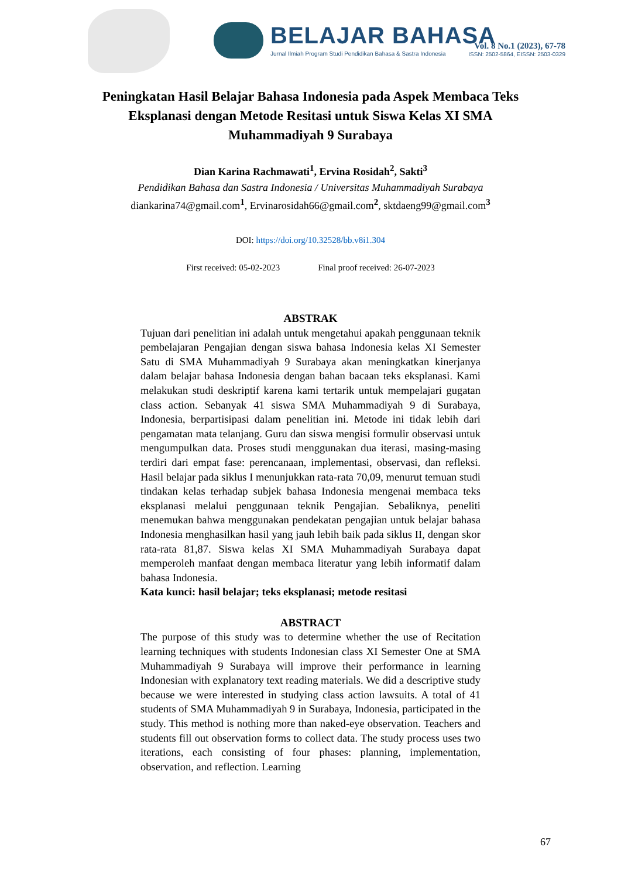BELAJAR BAHASA
Jurnal Ilmiah Program Studi Pendidikan Bahasa & Sastra Indonesia
Vol. 8 No.1 (2023), 67-78
ISSN: 2502-5864, EISSN: 2503-0329
Peningkatan Hasil Belajar Bahasa Indonesia pada Aspek Membaca Teks Eksplanasi dengan Metode Resitasi untuk Siswa Kelas XI SMA Muhammadiyah 9 Surabaya
Dian Karina Rachmawati<sup>1</sup>, Ervina Rosidah<sup>2</sup>, Sakti<sup>3</sup>
Pendidikan Bahasa dan Sastra Indonesia / Universitas Muhammadiyah Surabaya
diankarina74@gmail.com<sup>1</sup>, Ervinarosidah66@gmail.com<sup>2</sup>, sktdaeng99@gmail.com<sup>3</sup>
DOI: https://doi.org/10.32528/bb.v8i1.304
First received: 05-02-2023 Final proof received: 26-07-2023
ABSTRAK
Tujuan dari penelitian ini adalah untuk mengetahui apakah penggunaan teknik pembelajaran Pengajian dengan siswa bahasa Indonesia kelas XI Semester Satu di SMA Muhammadiyah 9 Surabaya akan meningkatkan kinerjanya dalam belajar bahasa Indonesia dengan bahan bacaan teks eksplanasi. Kami melakukan studi deskriptif karena kami tertarik untuk mempelajari gugatan class action. Sebanyak 41 siswa SMA Muhammadiyah 9 di Surabaya, Indonesia, berpartisipasi dalam penelitian ini. Metode ini tidak lebih dari pengamatan mata telanjang. Guru dan siswa mengisi formulir observasi untuk mengumpulkan data. Proses studi menggunakan dua iterasi, masing-masing terdiri dari empat fase: perencanaan, implementasi, observasi, dan refleksi. Hasil belajar pada siklus I menunjukkan rata-rata 70,09, menurut temuan studi tindakan kelas terhadap subjek bahasa Indonesia mengenai membaca teks eksplanasi melalui penggunaan teknik Pengajian. Sebaliknya, peneliti menemukan bahwa menggunakan pendekatan pengajian untuk belajar bahasa Indonesia menghasilkan hasil yang jauh lebih baik pada siklus II, dengan skor rata-rata 81,87. Siswa kelas XI SMA Muhammadiyah Surabaya dapat memperoleh manfaat dengan membaca literatur yang lebih informatif dalam bahasa Indonesia.
Kata kunci: hasil belajar; teks eksplanasi; metode resitasi
ABSTRACT
The purpose of this study was to determine whether the use of Recitation learning techniques with students Indonesian class XI Semester One at SMA Muhammadiyah 9 Surabaya will improve their performance in learning Indonesian with explanatory text reading materials. We did a descriptive study because we were interested in studying class action lawsuits. A total of 41 students of SMA Muhammadiyah 9 in Surabaya, Indonesia, participated in the study. This method is nothing more than naked-eye observation. Teachers and students fill out observation forms to collect data. The study process uses two iterations, each consisting of four phases: planning, implementation, observation, and reflection. Learning
67